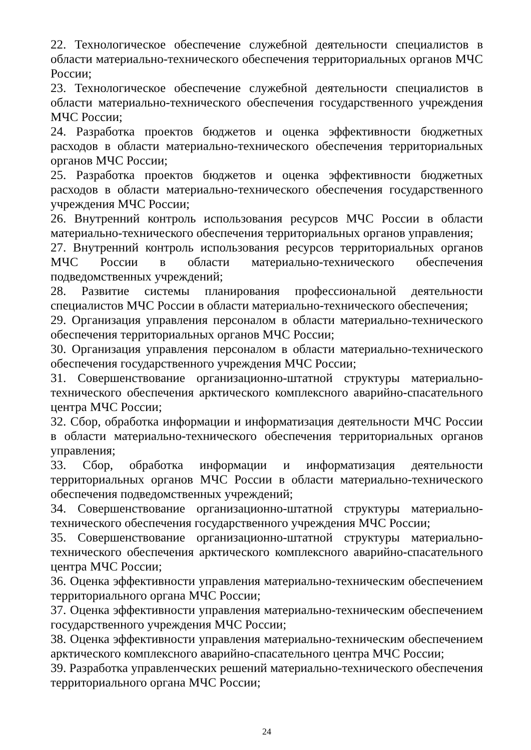22. Технологическое обеспечение служебной деятельности специалистов в области материально-технического обеспечения территориальных органов МЧС России;
23. Технологическое обеспечение служебной деятельности специалистов в области материально-технического обеспечения государственного учреждения МЧС России;
24. Разработка проектов бюджетов и оценка эффективности бюджетных расходов в области материально-технического обеспечения территориальных органов МЧС России;
25. Разработка проектов бюджетов и оценка эффективности бюджетных расходов в области материально-технического обеспечения государственного учреждения МЧС России;
26. Внутренний контроль использования ресурсов МЧС России в области материально-технического обеспечения территориальных органов управления;
27. Внутренний контроль использования ресурсов территориальных органов МЧС России в области материально-технического обеспечения подведомственных учреждений;
28. Развитие системы планирования профессиональной деятельности специалистов МЧС России в области материально-технического обеспечения;
29. Организация управления персоналом в области материально-технического обеспечения территориальных органов МЧС России;
30. Организация управления персоналом в области материально-технического обеспечения государственного учреждения МЧС России;
31. Совершенствование организационно-штатной структуры материально-технического обеспечения арктического комплексного аварийно-спасательного центра МЧС России;
32. Сбор, обработка информации и информатизация деятельности МЧС России в области материально-технического обеспечения территориальных органов управления;
33. Сбор, обработка информации и информатизация деятельности территориальных органов МЧС России в области материально-технического обеспечения подведомственных учреждений;
34. Совершенствование организационно-штатной структуры материально-технического обеспечения государственного учреждения МЧС России;
35. Совершенствование организационно-штатной структуры материально-технического обеспечения арктического комплексного аварийно-спасательного центра МЧС России;
36. Оценка эффективности управления материально-техническим обеспечением территориального органа МЧС России;
37. Оценка эффективности управления материально-техническим обеспечением государственного учреждения МЧС России;
38. Оценка эффективности управления материально-техническим обеспечением арктического комплексного аварийно-спасательного центра МЧС России;
39. Разработка управленческих решений материально-технического обеспечения территориального органа МЧС России;
24